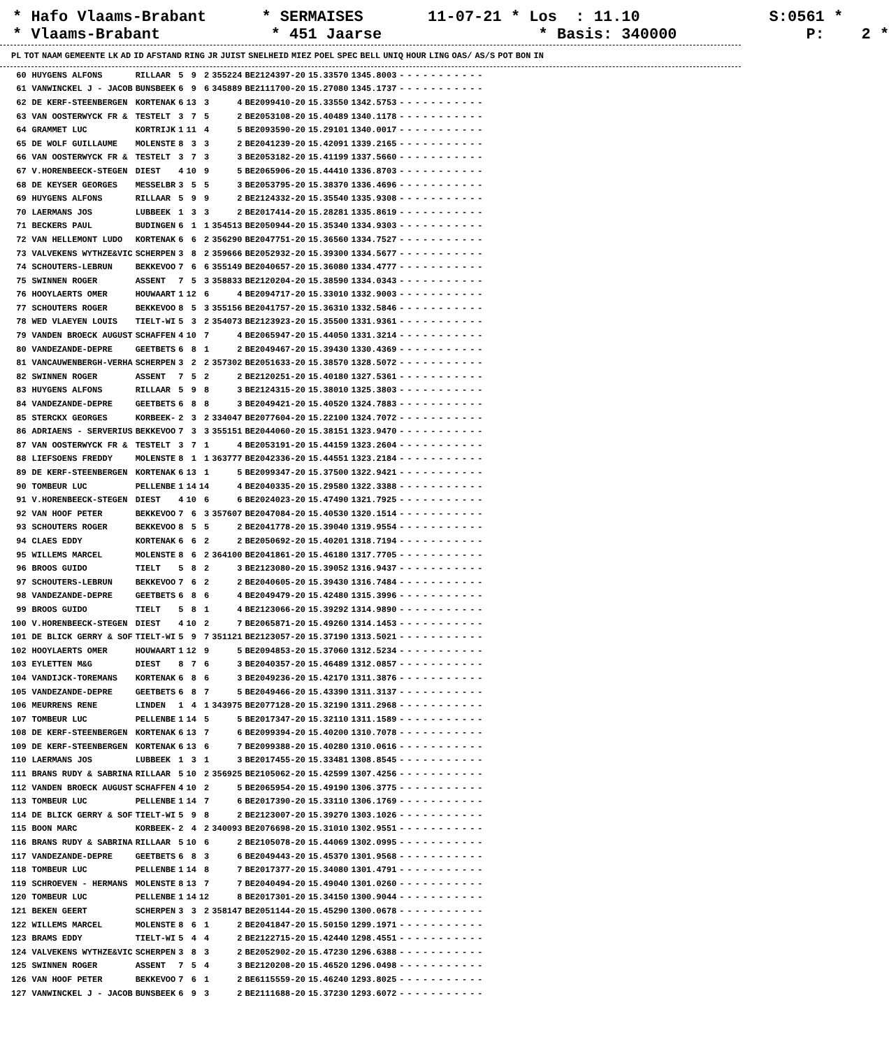* Hafo Vlaams-Brabant * SERMAISES 11-07-21 * Los : 11.10 S:0561 * * Vlaams-Brabant * 451 Jaarse * Basis: 340000 P: 2 *
| PL | TOT | NAAM | GEMEENTE | LK | AD | ID | AFSTAND | RING | JR | JUIST | SNELHEID | MIEZ | POEL | SPEC | BELL | UNIQ | HOUR | LING | OAS/ | AS/S | POT | BON | IN |
| --- | --- | --- | --- | --- | --- | --- | --- | --- | --- | --- | --- | --- | --- | --- | --- | --- | --- | --- | --- | --- | --- | --- | --- |
| 60 | | HUYGENS ALFONS | RILLAAR | 5 | 9 | 2 | 355224 | BE2124397-20 | 15.33570 | 1345.8003 | - | - | - | - | - | - | - | - | - | - | - |
| 61 | | VANWINCKEL J - JACOB | BUNSBEEK | 6 | 9 | 6 | 345889 | BE2111700-20 | 15.27080 | 1345.1737 | - | - | - | - | - | - | - | - | - | - | - |
| 62 | | DE KERF-STEENBERGEN | KORTENAK | 6 | 13 | 3 | 4 | BE2099410-20 | 15.33550 | 1342.5753 | - | - | - | - | - | - | - | - | - | - | - |
| 63 | | VAN OOSTERWYCK FR & | TESTELT | 3 | 7 | 5 | 2 | BE2053108-20 | 15.40489 | 1340.1178 | - | - | - | - | - | - | - | - | - | - | - |
| 64 | | GRAMMET LUC | KORTRIJK | 1 | 11 | 4 | 5 | BE2093590-20 | 15.29101 | 1340.0017 | - | - | - | - | - | - | - | - | - | - | - |
| 65 | | DE WOLF GUILLAUME | MOLENSTE | 8 | 3 | 3 | 2 | BE2041239-20 | 15.42091 | 1339.2165 | - | - | - | - | - | - | - | - | - | - | - |
| 66 | | VAN OOSTERWYCK FR & | TESTELT | 3 | 7 | 3 | 3 | BE2053182-20 | 15.41199 | 1337.5660 | - | - | - | - | - | - | - | - | - | - | - |
| 67 | | V.HORENBEECK-STEGEN | DIEST | 4 | 10 | 9 | 5 | BE2065906-20 | 15.44410 | 1336.8703 | - | - | - | - | - | - | - | - | - | - | - |
| 68 | | DE KEYSER GEORGES | MESSELBR | 3 | 5 | 5 | 3 | BE2053795-20 | 15.38370 | 1336.4696 | - | - | - | - | - | - | - | - | - | - | - |
| 69 | | HUYGENS ALFONS | RILLAAR | 5 | 9 | 9 | 2 | BE2124332-20 | 15.35540 | 1335.9308 | - | - | - | - | - | - | - | - | - | - | - |
| 70 | | LAERMANS JOS | LUBBEEK | 1 | 3 | 3 | 2 | BE2017414-20 | 15.28281 | 1335.8619 | - | - | - | - | - | - | - | - | - | - | - |
| 71 | | BECKERS PAUL | BUDINGEN | 6 | 1 | 1 | 354513 | BE2050944-20 | 15.35340 | 1334.9303 | - | - | - | - | - | - | - | - | - | - | - |
| 72 | | VAN HELLEMONT LUDO | KORTENAK | 6 | 6 | 2 | 356290 | BE2047751-20 | 15.36560 | 1334.7527 | - | - | - | - | - | - | - | - | - | - | - |
| 73 | | VALVEKENS WYTHZE&VIC | SCHERPEN | 3 | 8 | 2 | 359666 | BE2052932-20 | 15.39300 | 1334.5677 | - | - | - | - | - | - | - | - | - | - | - |
| 74 | | SCHOUTERS-LEBRUN | BEKKEVOO | 7 | 6 | 6 | 355149 | BE2040657-20 | 15.36080 | 1334.4777 | - | - | - | - | - | - | - | - | - | - | - |
| 75 | | SWINNEN ROGER | ASSENT | 7 | 5 | 3 | 358833 | BE2120204-20 | 15.38590 | 1334.0343 | - | - | - | - | - | - | - | - | - | - | - |
| 76 | | HOOYLAERTS OMER | HOUWAART | 1 | 12 | 6 | 4 | BE2094717-20 | 15.33010 | 1332.9003 | - | - | - | - | - | - | - | - | - | - | - |
| 77 | | SCHOUTERS ROGER | BEKKEVOO | 8 | 5 | 3 | 355156 | BE2041757-20 | 15.36310 | 1332.5846 | - | - | - | - | - | - | - | - | - | - | - |
| 78 | | WED VLAEYEN LOUIS | TIELT-WI | 5 | 3 | 2 | 354073 | BE2123923-20 | 15.35500 | 1331.9361 | - | - | - | - | - | - | - | - | - | - | - |
| 79 | | VANDEN BROECK AUGUST | SCHAFFEN | 4 | 10 | 7 | 4 | BE2065947-20 | 15.44050 | 1331.3214 | - | - | - | - | - | - | - | - | - | - | - |
| 80 | | VANDEZANDE-DEPRE | GEETBETS | 6 | 8 | 1 | 2 | BE2049467-20 | 15.39430 | 1330.4369 | - | - | - | - | - | - | - | - | - | - | - |
| 81 | | VANCAUWENBERGH-VERHA | SCHERPEN | 3 | 2 | 2 | 357302 | BE2051633-20 | 15.38570 | 1328.5072 | - | - | - | - | - | - | - | - | - | - | - |
| 82 | | SWINNEN ROGER | ASSENT | 7 | 5 | 2 | 2 | BE2120251-20 | 15.40180 | 1327.5361 | - | - | - | - | - | - | - | - | - | - | - |
| 83 | | HUYGENS ALFONS | RILLAAR | 5 | 9 | 8 | 3 | BE2124315-20 | 15.38010 | 1325.3803 | - | - | - | - | - | - | - | - | - | - | - |
| 84 | | VANDEZANDE-DEPRE | GEETBETS | 6 | 8 | 8 | 3 | BE2049421-20 | 15.40520 | 1324.7883 | - | - | - | - | - | - | - | - | - | - | - |
| 85 | | STERCKX GEORGES | KORBEEK- | 2 | 3 | 2 | 334047 | BE2077604-20 | 15.22100 | 1324.7072 | - | - | - | - | - | - | - | - | - | - | - |
| 86 | | ADRIAENS - SERVERIUS | BEKKEVOO | 7 | 3 | 3 | 355151 | BE2044060-20 | 15.38151 | 1323.9470 | - | - | - | - | - | - | - | - | - | - | - |
| 87 | | VAN OOSTERWYCK FR & | TESTELT | 3 | 7 | 1 | 4 | BE2053191-20 | 15.44159 | 1323.2604 | - | - | - | - | - | - | - | - | - | - | - |
| 88 | | LIEFSOENS FREDDY | MOLENSTE | 8 | 1 | 1 | 363777 | BE2042336-20 | 15.44551 | 1323.2184 | - | - | - | - | - | - | - | - | - | - | - |
| 89 | | DE KERF-STEENBERGEN | KORTENAK | 6 | 13 | 1 | 5 | BE2099347-20 | 15.37500 | 1322.9421 | - | - | - | - | - | - | - | - | - | - | - |
| 90 | | TOMBEUR LUC | PELLENBE | 1 | 14 | 14 | 4 | BE2040335-20 | 15.29580 | 1322.3388 | - | - | - | - | - | - | - | - | - | - | - |
| 91 | | V.HORENBEECK-STEGEN | DIEST | 4 | 10 | 6 | 6 | BE2024023-20 | 15.47490 | 1321.7925 | - | - | - | - | - | - | - | - | - | - | - |
| 92 | | VAN HOOF PETER | BEKKEVOO | 7 | 6 | 3 | 357607 | BE2047084-20 | 15.40530 | 1320.1514 | - | - | - | - | - | - | - | - | - | - | - |
| 93 | | SCHOUTERS ROGER | BEKKEVOO | 8 | 5 | 5 | 2 | BE2041778-20 | 15.39040 | 1319.9554 | - | - | - | - | - | - | - | - | - | - | - |
| 94 | | CLAES EDDY | KORTENAK | 6 | 6 | 2 | 2 | BE2050692-20 | 15.40201 | 1318.7194 | - | - | - | - | - | - | - | - | - | - | - |
| 95 | | WILLEMS MARCEL | MOLENSTE | 8 | 6 | 2 | 364100 | BE2041861-20 | 15.46180 | 1317.7705 | - | - | - | - | - | - | - | - | - | - | - |
| 96 | | BROOS GUIDO | TIELT | 5 | 8 | 2 | 3 | BE2123080-20 | 15.39052 | 1316.9437 | - | - | - | - | - | - | - | - | - | - | - |
| 97 | | SCHOUTERS-LEBRUN | BEKKEVOO | 7 | 6 | 2 | 2 | BE2040605-20 | 15.39430 | 1316.7484 | - | - | - | - | - | - | - | - | - | - | - |
| 98 | | VANDEZANDE-DEPRE | GEETBETS | 6 | 8 | 6 | 4 | BE2049479-20 | 15.42480 | 1315.3996 | - | - | - | - | - | - | - | - | - | - | - |
| 99 | | BROOS GUIDO | TIELT | 5 | 8 | 1 | 4 | BE2123066-20 | 15.39292 | 1314.9890 | - | - | - | - | - | - | - | - | - | - | - |
| 100 | | V.HORENBEECK-STEGEN | DIEST | 4 | 10 | 2 | 7 | BE2065871-20 | 15.49260 | 1314.1453 | - | - | - | - | - | - | - | - | - | - | - |
| 101 | | DE BLICK GERRY & SOF | TIELT-WI | 5 | 9 | 7 | 351121 | BE2123057-20 | 15.37190 | 1313.5021 | - | - | - | - | - | - | - | - | - | - | - |
| 102 | | HOOYLAERTS OMER | HOUWAART | 1 | 12 | 9 | 5 | BE2094853-20 | 15.37060 | 1312.5234 | - | - | - | - | - | - | - | - | - | - | - |
| 103 | | EYLETTEN M&G | DIEST | 8 | 7 | 6 | 3 | BE2040357-20 | 15.46489 | 1312.0857 | - | - | - | - | - | - | - | - | - | - | - |
| 104 | | VANDIJCK-TOREMANS | KORTENAK | 6 | 8 | 6 | 3 | BE2049236-20 | 15.42170 | 1311.3876 | - | - | - | - | - | - | - | - | - | - | - |
| 105 | | VANDEZANDE-DEPRE | GEETBETS | 6 | 8 | 7 | 5 | BE2049466-20 | 15.43390 | 1311.3137 | - | - | - | - | - | - | - | - | - | - | - |
| 106 | | MEURRENS RENE | LINDEN | 1 | 4 | 1 | 343975 | BE2077128-20 | 15.32190 | 1311.2968 | - | - | - | - | - | - | - | - | - | - | - |
| 107 | | TOMBEUR LUC | PELLENBE | 1 | 14 | 5 | 5 | BE2017347-20 | 15.32110 | 1311.1589 | - | - | - | - | - | - | - | - | - | - | - |
| 108 | | DE KERF-STEENBERGEN | KORTENAK | 6 | 13 | 7 | 6 | BE2099394-20 | 15.40200 | 1310.7078 | - | - | - | - | - | - | - | - | - | - | - |
| 109 | | DE KERF-STEENBERGEN | KORTENAK | 6 | 13 | 6 | 7 | BE2099388-20 | 15.40280 | 1310.0616 | - | - | - | - | - | - | - | - | - | - | - |
| 110 | | LAERMANS JOS | LUBBEEK | 1 | 3 | 1 | 3 | BE2017455-20 | 15.33481 | 1308.8545 | - | - | - | - | - | - | - | - | - | - | - |
| 111 | | BRANS RUDY & SABRINA | RILLAAR | 5 | 10 | 2 | 356925 | BE2105062-20 | 15.42599 | 1307.4256 | - | - | - | - | - | - | - | - | - | - | - |
| 112 | | VANDEN BROECK AUGUST | SCHAFFEN | 4 | 10 | 2 | 5 | BE2065954-20 | 15.49190 | 1306.3775 | - | - | - | - | - | - | - | - | - | - | - |
| 113 | | TOMBEUR LUC | PELLENBE | 1 | 14 | 7 | 6 | BE2017390-20 | 15.33110 | 1306.1769 | - | - | - | - | - | - | - | - | - | - | - |
| 114 | | DE BLICK GERRY & SOF | TIELT-WI | 5 | 9 | 8 | 2 | BE2123007-20 | 15.39270 | 1303.1026 | - | - | - | - | - | - | - | - | - | - | - |
| 115 | | BOON MARC | KORBEEK- | 2 | 4 | 2 | 340093 | BE2076698-20 | 15.31010 | 1302.9551 | - | - | - | - | - | - | - | - | - | - | - |
| 116 | | BRANS RUDY & SABRINA | RILLAAR | 5 | 10 | 6 | 2 | BE2105078-20 | 15.44069 | 1302.0995 | - | - | - | - | - | - | - | - | - | - | - |
| 117 | | VANDEZANDE-DEPRE | GEETBETS | 6 | 8 | 3 | 6 | BE2049443-20 | 15.45370 | 1301.9568 | - | - | - | - | - | - | - | - | - | - | - |
| 118 | | TOMBEUR LUC | PELLENBE | 1 | 14 | 8 | 7 | BE2017377-20 | 15.34080 | 1301.4791 | - | - | - | - | - | - | - | - | - | - | - |
| 119 | | SCHROEVEN - HERMANS | MOLENSTE | 8 | 13 | 7 | 7 | BE2040494-20 | 15.49040 | 1301.0260 | - | - | - | - | - | - | - | - | - | - | - |
| 120 | | TOMBEUR LUC | PELLENBE | 1 | 14 | 12 | 8 | BE2017301-20 | 15.34150 | 1300.9044 | - | - | - | - | - | - | - | - | - | - | - |
| 121 | | BEKEN GEERT | SCHERPEN | 3 | 3 | 2 | 358147 | BE2051144-20 | 15.45290 | 1300.0678 | - | - | - | - | - | - | - | - | - | - | - |
| 122 | | WILLEMS MARCEL | MOLENSTE | 8 | 6 | 1 | 2 | BE2041847-20 | 15.50150 | 1299.1971 | - | - | - | - | - | - | - | - | - | - | - |
| 123 | | BRAMS EDDY | TIELT-WI | 5 | 4 | 4 | 2 | BE2122715-20 | 15.42440 | 1298.4551 | - | - | - | - | - | - | - | - | - | - | - |
| 124 | | VALVEKENS WYTHZE&VIC | SCHERPEN | 3 | 8 | 3 | 2 | BE2052902-20 | 15.47230 | 1296.6388 | - | - | - | - | - | - | - | - | - | - | - |
| 125 | | SWINNEN ROGER | ASSENT | 7 | 5 | 4 | 3 | BE2120208-20 | 15.46520 | 1296.0498 | - | - | - | - | - | - | - | - | - | - | - |
| 126 | | VAN HOOF PETER | BEKKEVOO | 7 | 6 | 1 | 2 | BE6115559-20 | 15.46240 | 1293.8025 | - | - | - | - | - | - | - | - | - | - | - |
| 127 | | VANWINCKEL J - JACOB | BUNSBEEK | 6 | 9 | 3 | 2 | BE2111688-20 | 15.37230 | 1293.6072 | - | - | - | - | - | - | - | - | - | - | - |